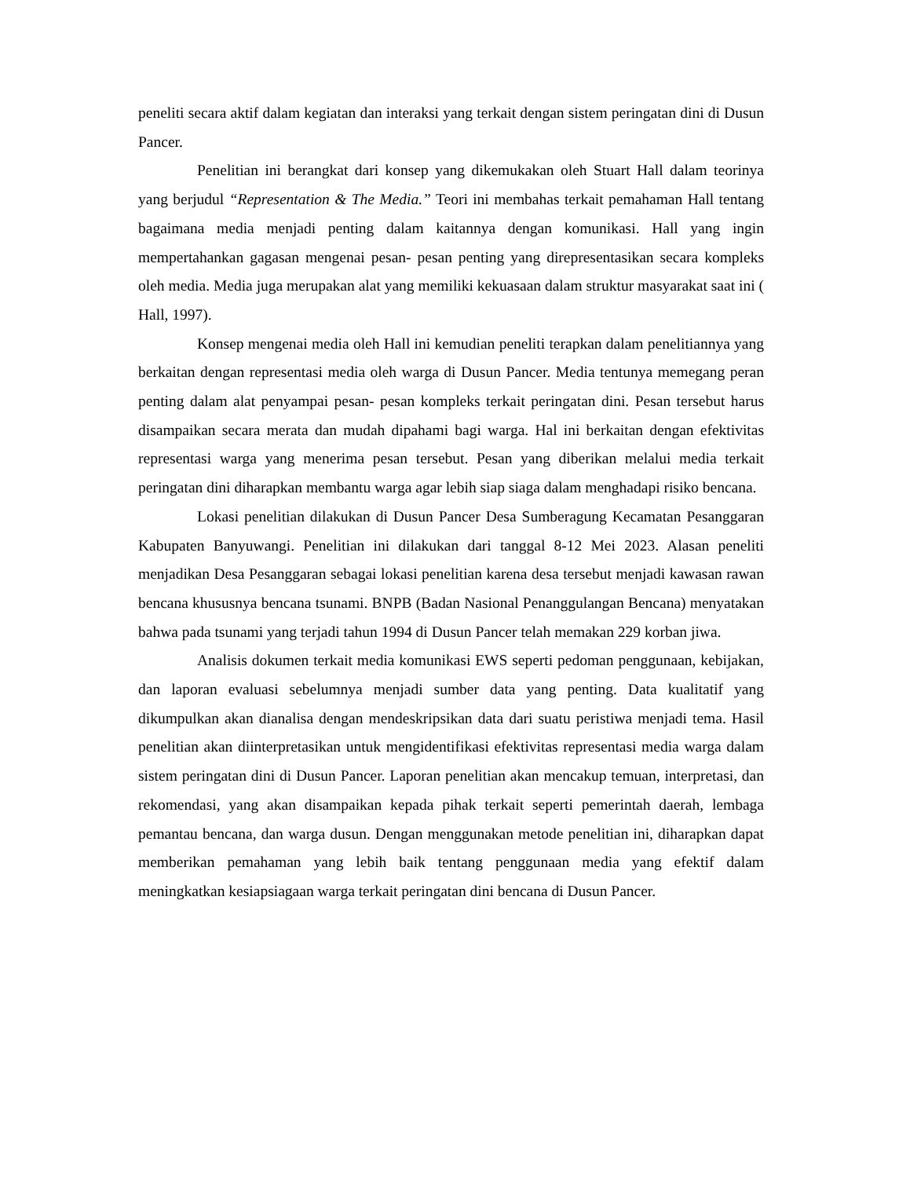peneliti secara aktif dalam kegiatan dan interaksi yang terkait dengan sistem peringatan dini di Dusun Pancer.
Penelitian ini berangkat dari konsep yang dikemukakan oleh Stuart Hall dalam teorinya yang berjudul “Representation & The Media.” Teori ini membahas terkait pemahaman Hall tentang bagaimana media menjadi penting dalam kaitannya dengan komunikasi. Hall yang ingin mempertahankan gagasan mengenai pesan- pesan penting yang direpresentasikan secara kompleks oleh media. Media juga merupakan alat yang memiliki kekuasaan dalam struktur masyarakat saat ini ( Hall, 1997).
Konsep mengenai media oleh Hall ini kemudian peneliti terapkan dalam penelitiannya yang berkaitan dengan representasi media oleh warga di Dusun Pancer. Media tentunya memegang peran penting dalam alat penyampai pesan- pesan kompleks terkait peringatan dini. Pesan tersebut harus disampaikan secara merata dan mudah dipahami bagi warga. Hal ini berkaitan dengan efektivitas representasi warga yang menerima pesan tersebut. Pesan yang diberikan melalui media terkait peringatan dini diharapkan membantu warga agar lebih siap siaga dalam menghadapi risiko bencana.
Lokasi penelitian dilakukan di Dusun Pancer Desa Sumberagung Kecamatan Pesanggaran Kabupaten Banyuwangi. Penelitian ini dilakukan dari tanggal 8-12 Mei 2023. Alasan peneliti menjadikan Desa Pesanggaran sebagai lokasi penelitian karena desa tersebut menjadi kawasan rawan bencana khususnya bencana tsunami. BNPB (Badan Nasional Penanggulangan Bencana) menyatakan bahwa pada tsunami yang terjadi tahun 1994 di Dusun Pancer telah memakan 229 korban jiwa.
Analisis dokumen terkait media komunikasi EWS seperti pedoman penggunaan, kebijakan, dan laporan evaluasi sebelumnya menjadi sumber data yang penting. Data kualitatif yang dikumpulkan akan dianalisa dengan mendeskripsikan data dari suatu peristiwa menjadi tema. Hasil penelitian akan diinterpretasikan untuk mengidentifikasi efektivitas representasi media warga dalam sistem peringatan dini di Dusun Pancer. Laporan penelitian akan mencakup temuan, interpretasi, dan rekomendasi, yang akan disampaikan kepada pihak terkait seperti pemerintah daerah, lembaga pemantau bencana, dan warga dusun. Dengan menggunakan metode penelitian ini, diharapkan dapat memberikan pemahaman yang lebih baik tentang penggunaan media yang efektif dalam meningkatkan kesiapsiagaan warga terkait peringatan dini bencana di Dusun Pancer.